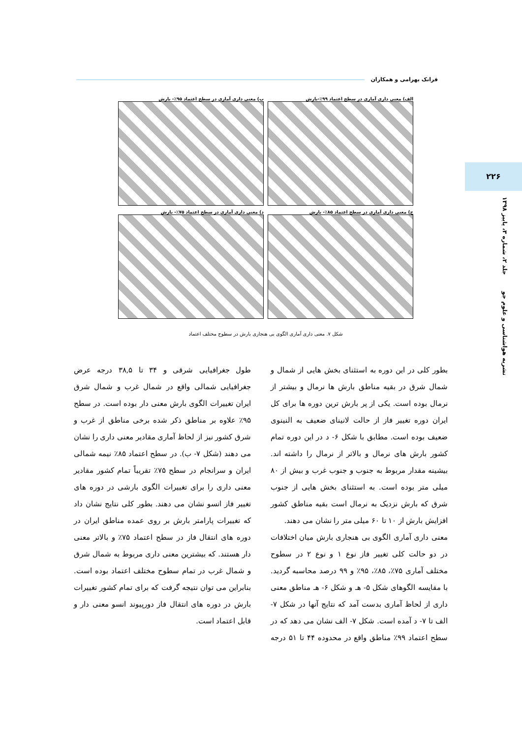فرانک بهرامی و همکاران
۲۲۶
نشریه هواشناسی و علوم جو جلد ۲، شماره ۳، پاییز ۱۳۹۸
الف) معنی داری آماری در سطح اعتماد ۹۹٪-بارش
ب) معنی داری آماری در سطح اعتماد ۹۵٪- بارش
ج) معنی داری آماری در سطح اعتماد ۸۵٪- بارش
د) معنی داری آماری در سطح اعتماد ۷۵٪- بارش
شکل ۷. معنی داری آماری الگوی بی هنجاری بارش در سطوح مختلف اعتماد
بطور کلی در این دوره به استثنای بخش هایی از شمال و شمال شرق در بقیه مناطق بارش ها نرمال و بیشتر از نرمال بوده است. یکی از پر بارش ترین دوره ها برای کل ایران دوره تغییر فاز از حالت لانینای ضعیف به النینوی ضعیف بوده است. مطابق با شکل ۶- د در این دوره تمام کشور بارش های نرمال و بالاتر از نرمال را داشته اند. بیشینه مقدار مربوط به جنوب و جنوب غرب و بیش از ۸۰ میلی متر بوده است. به استثنای بخش هایی از جنوب شرق که بارش نزدیک به نرمال است بقیه مناطق کشور افزایش بارش از ۱۰ تا ۶۰ میلی متر را نشان می دهند.
معنی داری آماری الگوی بی هنجاری بارش میان اختلافات در دو حالت کلی تغییر فاز نوع ۱ و نوع ۲ در سطوح مختلف آماری ۷۵٪، ۸۵٪، ۹۵٪ و ۹۹ درصد محاسبه گردید. با مقایسه الگوهای شکل ۵- هـ و شکل ۶- هـ مناطق معنی داری از لحاظ آماری بدست آمد که نتایج آنها در شکل ۷- الف تا ۷- د آمده است. شکل ۷- الف نشان می دهد که در سطح اعتماد ۹۹٪ مناطق واقع در محدوده ۴۴ تا ۵۱ درجه طول جغرافیایی شرقی و ۳۴ تا ۳۸,۵ درجه عرض جغرافیایی شمالی واقع در شمال غرب و شمال شرق ایران تغییرات الگوی بارش معنی دار بوده است. در سطح ۹۵٪ علاوه بر مناطق ذکر شده برخی مناطق از غرب و شرق کشور نیز از لحاظ آماری مقادیر معنی داری را نشان می دهند (شکل ۷- ب). در سطح اعتماد ۸۵٪ نیمه شمالی ایران و سرانجام در سطح ۷۵٪ تقریباً تمام کشور مقادیر معنی داری را برای تغییرات الگوی بارشی در دوره های تغییر فاز انسو نشان می دهند. بطور کلی نتایج نشان داد که تغییرات پارامتر بارش بر روی عمده مناطق ایران در دوره های انتقال فاز در سطح اعتماد ۷۵٪ و بالاتر معنی دار هستند. که بیشترین معنی داری مربوط به شمال شرق و شمال غرب در تمام سطوح مختلف اعتماد بوده است. بنابراین می توان نتیجه گرفت که برای تمام کشور تغییرات بارش در دوره های انتقال فاز دورپیوند انسو معنی دار و قابل اعتماد است.